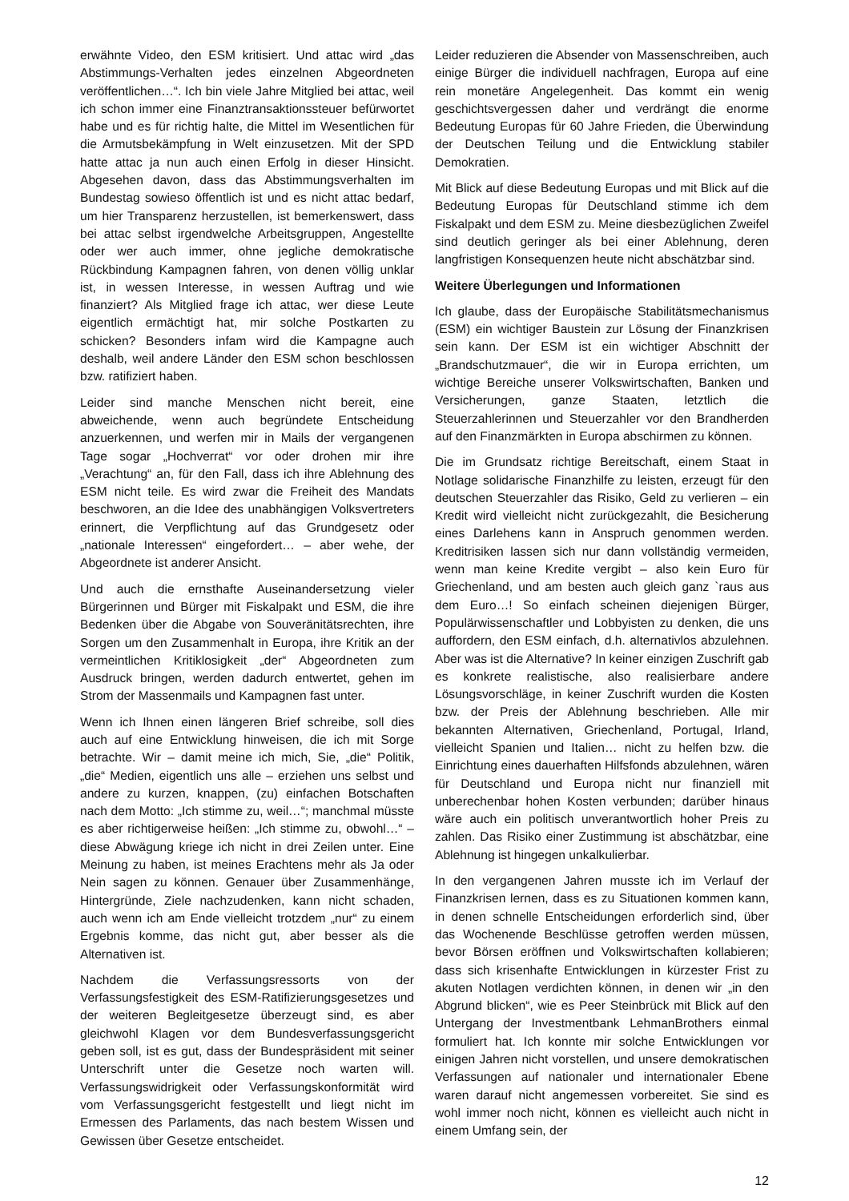erwähnte Video, den ESM kritisiert. Und attac wird „das Abstimmungs-Verhalten jedes einzelnen Abgeordneten veröffentlichen…“. Ich bin viele Jahre Mitglied bei attac, weil ich schon immer eine Finanztransaktionssteuer befürwortet habe und es für richtig halte, die Mittel im Wesentlichen für die Armutsbekämpfung in Welt einzusetzen. Mit der SPD hatte attac ja nun auch einen Erfolg in dieser Hinsicht. Abgesehen davon, dass das Abstimmungsverhalten im Bundestag sowieso öffentlich ist und es nicht attac bedarf, um hier Transparenz herzustellen, ist bemerkenswert, dass bei attac selbst irgendwelche Arbeitsgruppen, Angestellte oder wer auch immer, ohne jegliche demokratische Rückbindung Kampagnen fahren, von denen völlig unklar ist, in wessen Interesse, in wessen Auftrag und wie finanziert? Als Mitglied frage ich attac, wer diese Leute eigentlich ermächtigt hat, mir solche Postkarten zu schicken? Besonders infam wird die Kampagne auch deshalb, weil andere Länder den ESM schon beschlossen bzw. ratifiziert haben.
Leider sind manche Menschen nicht bereit, eine abweichende, wenn auch begründete Entscheidung anzuerkennen, und werfen mir in Mails der vergangenen Tage sogar „Hochverrat“ vor oder drohen mir ihre „Verachtung“ an, für den Fall, dass ich ihre Ablehnung des ESM nicht teile. Es wird zwar die Freiheit des Mandats beschworen, an die Idee des unabhängigen Volksvertreters erinnert, die Verpflichtung auf das Grundgesetz oder „nationale Interessen“ eingefordert… – aber wehe, der Abgeordnete ist anderer Ansicht.
Und auch die ernsthafte Auseinandersetzung vieler Bürgerinnen und Bürger mit Fiskalpakt und ESM, die ihre Bedenken über die Abgabe von Souveränitätsrechten, ihre Sorgen um den Zusammenhalt in Europa, ihre Kritik an der vermeintlichen Kritiklosigkeit „der“ Abgeordneten zum Ausdruck bringen, werden dadurch entwertet, gehen im Strom der Massenmails und Kampagnen fast unter.
Wenn ich Ihnen einen längeren Brief schreibe, soll dies auch auf eine Entwicklung hinweisen, die ich mit Sorge betrachte. Wir – damit meine ich mich, Sie, „die“ Politik, „die“ Medien, eigentlich uns alle – erziehen uns selbst und andere zu kurzen, knappen, (zu) einfachen Botschaften nach dem Motto: „Ich stimme zu, weil…“; manchmal müsste es aber richtigerweise heißen: „Ich stimme zu, obwohl…“ – diese Abwägung kriege ich nicht in drei Zeilen unter. Eine Meinung zu haben, ist meines Erachtens mehr als Ja oder Nein sagen zu können. Genauer über Zusammenhänge, Hintergründe, Ziele nachzudenken, kann nicht schaden, auch wenn ich am Ende vielleicht trotzdem „nur“ zu einem Ergebnis komme, das nicht gut, aber besser als die Alternativen ist.
Nachdem die Verfassungsressorts von der Verfassungsfestigkeit des ESM-Ratifizierungsgesetzes und der weiteren Begleitgesetze überzeugt sind, es aber gleichwohl Klagen vor dem Bundesverfassungsgericht geben soll, ist es gut, dass der Bundespräsident mit seiner Unterschrift unter die Gesetze noch warten will. Verfassungswidrigkeit oder Verfassungskonformität wird vom Verfassungsgericht festgestellt und liegt nicht im Ermessen des Parlaments, das nach bestem Wissen und Gewissen über Gesetze entscheidet.
Leider reduzieren die Absender von Massenschreiben, auch einige Bürger die individuell nachfragen, Europa auf eine rein monetäre Angelegenheit. Das kommt ein wenig geschichtsvergessen daher und verdrängt die enorme Bedeutung Europas für 60 Jahre Frieden, die Überwindung der Deutschen Teilung und die Entwicklung stabiler Demokratien.
Mit Blick auf diese Bedeutung Europas und mit Blick auf die Bedeutung Europas für Deutschland stimme ich dem Fiskalpakt und dem ESM zu. Meine diesbezüglichen Zweifel sind deutlich geringer als bei einer Ablehnung, deren langfristigen Konsequenzen heute nicht abschätzbar sind.
Weitere Überlegungen und Informationen
Ich glaube, dass der Europäische Stabilitätsmechanismus (ESM) ein wichtiger Baustein zur Lösung der Finanzkrisen sein kann. Der ESM ist ein wichtiger Abschnitt der „Brandschutzmauer“, die wir in Europa errichten, um wichtige Bereiche unserer Volkswirtschaften, Banken und Versicherungen, ganze Staaten, letztlich die Steuerzahlerinnen und Steuerzahler vor den Brandherden auf den Finanzmärkten in Europa abschirmen zu können.
Die im Grundsatz richtige Bereitschaft, einem Staat in Notlage solidarische Finanzhilfe zu leisten, erzeugt für den deutschen Steuerzahler das Risiko, Geld zu verlieren – ein Kredit wird vielleicht nicht zurückgezahlt, die Besicherung eines Darlehens kann in Anspruch genommen werden. Kreditrisiken lassen sich nur dann vollständig vermeiden, wenn man keine Kredite vergibt – also kein Euro für Griechenland, und am besten auch gleich ganz `raus aus dem Euro…! So einfach scheinen diejenigen Bürger, Populärwissenschaftler und Lobbyisten zu denken, die uns auffordern, den ESM einfach, d.h. alternativlos abzulehnen. Aber was ist die Alternative? In keiner einzigen Zuschrift gab es konkrete realistische, also realisierbare andere Lösungsvorschläge, in keiner Zuschrift wurden die Kosten bzw. der Preis der Ablehnung beschrieben. Alle mir bekannten Alternativen, Griechenland, Portugal, Irland, vielleicht Spanien und Italien… nicht zu helfen bzw. die Einrichtung eines dauerhaften Hilfsfonds abzulehnen, wären für Deutschland und Europa nicht nur finanziell mit unberechenbar hohen Kosten verbunden; darüber hinaus wäre auch ein politisch unverantwortlich hoher Preis zu zahlen. Das Risiko einer Zustimmung ist abschätzbar, eine Ablehnung ist hingegen unkalkulierbar.
In den vergangenen Jahren musste ich im Verlauf der Finanzkrisen lernen, dass es zu Situationen kommen kann, in denen schnelle Entscheidungen erforderlich sind, über das Wochenende Beschlüsse getroffen werden müssen, bevor Börsen eröffnen und Volkswirtschaften kollabieren; dass sich krisenhafte Entwicklungen in kürzester Frist zu akuten Notlagen verdichten können, in denen wir „in den Abgrund blicken“, wie es Peer Steinbrück mit Blick auf den Untergang der Investmentbank LehmanBrothers einmal formuliert hat. Ich konnte mir solche Entwicklungen vor einigen Jahren nicht vorstellen, und unsere demokratischen Verfassungen auf nationaler und internationaler Ebene waren darauf nicht angemessen vorbereitet. Sie sind es wohl immer noch nicht, können es vielleicht auch nicht in einem Umfang sein, der
12